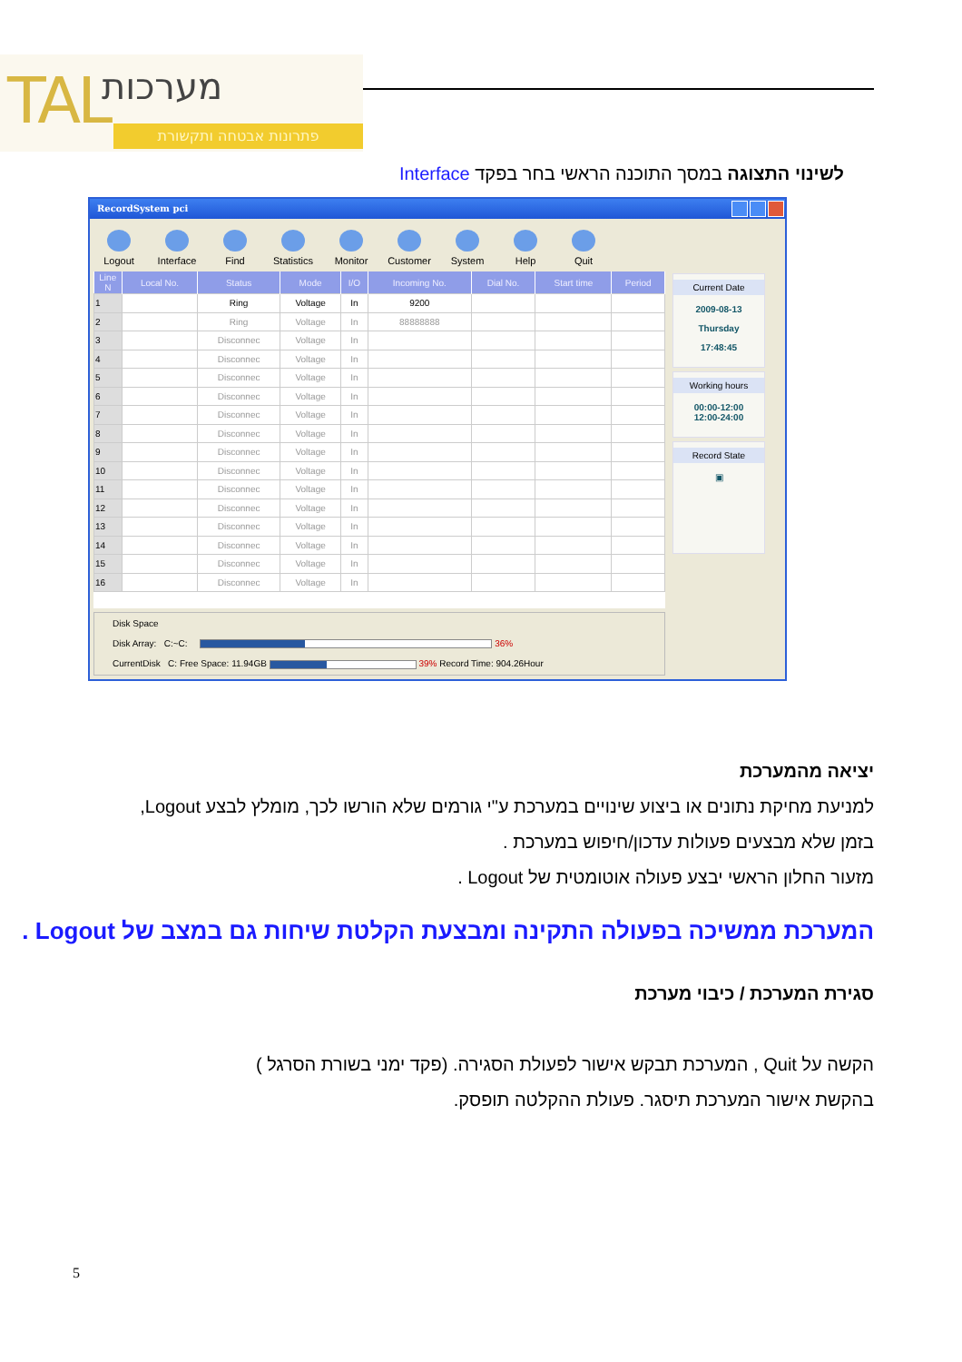TAL מערכות
פתרונות אבטחה ותקשורת
לשינוי התצוגה במסך התוכנה הראשי בחר בפקד Interface
RecordSystem pci
Logout
Interface
Find
Statistics
Monitor
Customer
System
Help
Quit
| Line N | Local No. | Status | Mode | I/O | Incoming No. | Dial No. | Start time | Period |
| --- | --- | --- | --- | --- | --- | --- | --- | --- |
| 1 | | Ring | Voltage | In | 9200 | | | |
| 2 | | Ring | Voltage | In | 88888888 | | | |
| 3 | | Disconnec | Voltage | In | | | | |
| 4 | | Disconnec | Voltage | In | | | | |
| 5 | | Disconnec | Voltage | In | | | | |
| 6 | | Disconnec | Voltage | In | | | | |
| 7 | | Disconnec | Voltage | In | | | | |
| 8 | | Disconnec | Voltage | In | | | | |
| 9 | | Disconnec | Voltage | In | | | | |
| 10 | | Disconnec | Voltage | In | | | | |
| 11 | | Disconnec | Voltage | In | | | | |
| 12 | | Disconnec | Voltage | In | | | | |
| 13 | | Disconnec | Voltage | In | | | | |
| 14 | | Disconnec | Voltage | In | | | | |
| 15 | | Disconnec | Voltage | In | | | | |
| 16 | | Disconnec | Voltage | In | | | | |
Disk Space
Disk Array: C:~C: 36%
CurrentDisk C: Free Space: 11.94GB 39% Record Time: 904.26Hour
Current Date
2009-08-13
Thursday
17:48:45
Working hours
00:00-12:00
12:00-24:00
Record State
▣
יציאה מהמערכת
למניעת מחיקת נתונים או ביצוע שינויים במערכת ע"י גורמים שלא הורשו לכך, מומלץ לבצע Logout,
בזמן שלא מבצעים פעולות עדכון/חיפוש במערכת .
מזעור החלון הראשי יבצע פעולה אוטומטית של Logout .
המערכת ממשיכה בפעולה התקינה ומבצעת הקלטת שיחות גם במצב של Logout .
סגירת המערכת / כיבוי מערכת
הקשה על Quit , המערכת תבקש אישור לפעולת הסגירה. (פקד ימני בשורת הסרגל )
בהקשת אישור המערכת תיסגר. פעולת ההקלטה תופסק.
5